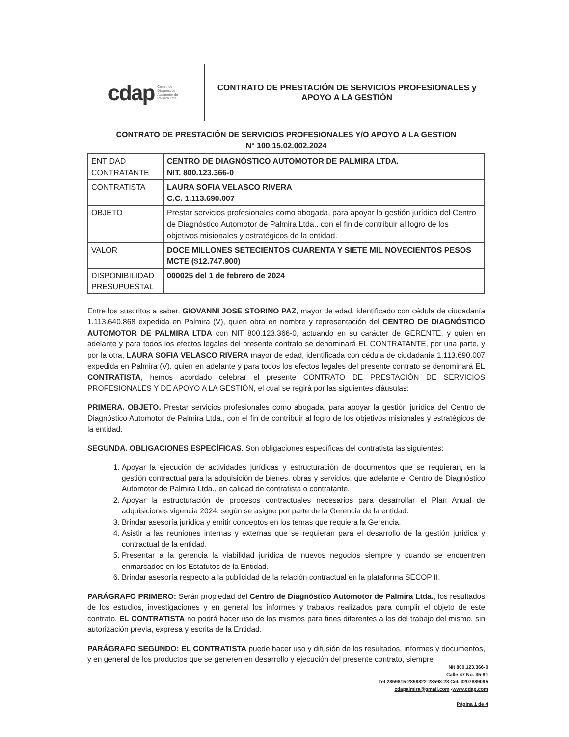cdap Centro de
Diagnóstico
Automotor de
Palmira Ltda.
CONTRATO DE PRESTACIÓN DE SERVICIOS PROFESIONALES y
APOYO A LA GESTIÓN
CONTRATO DE PRESTACIÓN DE SERVICIOS PROFESIONALES Y/O APOYO A LA GESTION
N° 100.15.02.002.2024
| ENTIDAD CONTRATANTE | CENTRO DE DIAGNÓSTICO AUTOMOTOR DE PALMIRA LTDA. NIT. 800.123.366-0 |
| CONTRATISTA | LAURA SOFIA VELASCO RIVERA C.C. 1.113.690.007 |
| OBJETO | Prestar servicios profesionales como abogada, para apoyar la gestión jurídica del Centro de Diagnóstico Automotor de Palmira Ltda., con el fin de contribuir al logro de los objetivos misionales y estratégicos de la entidad. |
| VALOR | DOCE MILLONES SETECIENTOS CUARENTA Y SIETE MIL NOVECIENTOS PESOS MCTE ($12.747.900) |
| DISPONIBILIDAD PRESUPUESTAL | 000025 del 1 de febrero de 2024 |
Entre los suscritos a saber, GIOVANNI JOSE STORINO PAZ, mayor de edad, identificado con cédula de ciudadanía 1.113.640.868 expedida en Palmira (V), quien obra en nombre y representación del CENTRO DE DIAGNÓSTICO AUTOMOTOR DE PALMIRA LTDA con NIT 800.123.366-0, actuando en su carácter de GERENTE, y quien en adelante y para todos los efectos legales del presente contrato se denominará EL CONTRATANTE, por una parte, y por la otra, LAURA SOFIA VELASCO RIVERA mayor de edad, identificada con cédula de ciudadanía 1.113.690.007 expedida en Palmira (V), quien en adelante y para todos los efectos legales del presente contrato se denominará EL CONTRATISTA, hemos acordado celebrar el presente CONTRATO DE PRESTACIÓN DE SERVICIOS PROFESIONALES Y DE APOYO A LA GESTIÓN, el cual se regirá por las siguientes cláusulas:
PRIMERA. OBJETO. Prestar servicios profesionales como abogada, para apoyar la gestión jurídica del Centro de Diagnóstico Automotor de Palmira Ltda., con el fin de contribuir al logro de los objetivos misionales y estratégicos de la entidad.
SEGUNDA. OBLIGACIONES ESPECÍFICAS. Son obligaciones específicas del contratista las siguientes:
1. Apoyar la ejecución de actividades jurídicas y estructuración de documentos que se requieran, en la gestión contractual para la adquisición de bienes, obras y servicios, que adelante el Centro de Diagnóstico Automotor de Palmira Ltda., en calidad de contratista o contratante.
2. Apoyar la estructuración de procesos contractuales necesarios para desarrollar el Plan Anual de adquisiciones vigencia 2024, según se asigne por parte de la Gerencia de la entidad.
3. Brindar asesoría jurídica y emitir conceptos en los temas que requiera la Gerencia.
4. Asistir a las reuniones internas y externas que se requieran para el desarrollo de la gestión jurídica y contractual de la entidad.
5. Presentar a la gerencia la viabilidad jurídica de nuevos negocios siempre y cuando se encuentren enmarcados en los Estatutos de la Entidad.
6. Brindar asesoría respecto a la publicidad de la relación contractual en la plataforma SECOP II.
PARÁGRAFO PRIMERO: Serán propiedad del Centro de Diagnóstico Automotor de Palmira Ltda., los resultados de los estudios, investigaciones y en general los informes y trabajos realizados para cumplir el objeto de este contrato. EL CONTRATISTA no podrá hacer uso de los mismos para fines diferentes a los del trabajo del mismo, sin autorización previa, expresa y escrita de la Entidad.
PARÁGRAFO SEGUNDO: EL CONTRATISTA puede hacer uso y difusión de los resultados, informes y documentos, y en general de los productos que se generen en desarrollo y ejecución del presente contrato, siempre
Nit 800.123.366-0
Calle 47 No. 35-91
Tel 2859815-2859822-28598-28 Cel. 3207889095
cdapalmira@gmail.com -www.cdap.com
Página 1 de 4